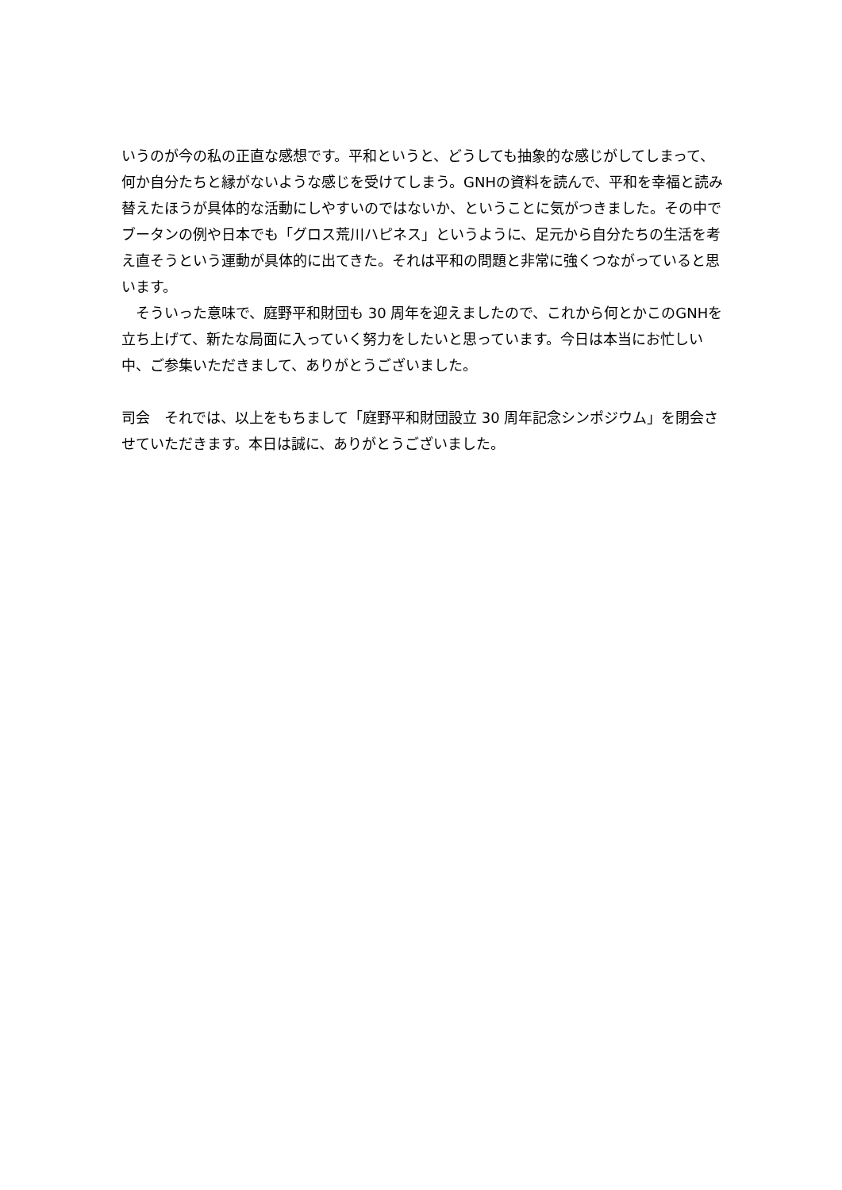いうのが今の私の正直な感想です。平和というと、どうしても抽象的な感じがしてしまって、何か自分たちと縁がないような感じを受けてしまう。GNHの資料を読んで、平和を幸福と読み替えたほうが具体的な活動にしやすいのではないか、ということに気がつきました。その中でブータンの例や日本でも「グロス荒川ハピネス」というように、足元から自分たちの生活を考え直そうという運動が具体的に出てきた。それは平和の問題と非常に強くつながっていると思います。
　そういった意味で、庭野平和財団も 30 周年を迎えましたので、これから何とかこのGNHを立ち上げて、新たな局面に入っていく努力をしたいと思っています。今日は本当にお忙しい中、ご参集いただきまして、ありがとうございました。
司会　それでは、以上をもちまして「庭野平和財団設立 30 周年記念シンポジウム」を閉会させていただきます。本日は誠に、ありがとうございました。